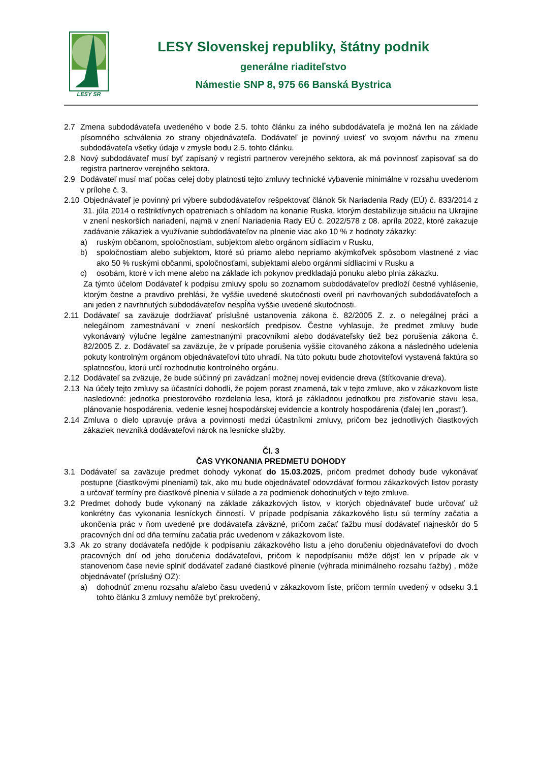LESY SR
LESY Slovenskej republiky, štátny podnik
generálne riaditeľstvo
Námestie SNP 8, 975 66 Banská Bystrica
2.7 Zmena subdodávateľa uvedeného v bode 2.5. tohto článku za iného subdodávateľa je možná len na základe písomného schválenia zo strany objednávateľa. Dodávateľ je povinný uviesť vo svojom návrhu na zmenu subdodávateľa všetky údaje v zmysle bodu 2.5. tohto článku.
2.8 Nový subdodávateľ musí byť zapísaný v registri partnerov verejného sektora, ak má povinnosť zapisovať sa do registra partnerov verejného sektora.
2.9 Dodávateľ musí mať počas celej doby platnosti tejto zmluvy technické vybavenie minimálne v rozsahu uvedenom v prílohe č. 3.
2.10 Objednávateľ je povinný pri výbere subdodávateľov rešpektovať článok 5k Nariadenia Rady (EÚ) č. 833/2014 z 31. júla 2014 o reštriktívnych opatreniach s ohľadom na konanie Ruska, ktorým destabilizuje situáciu na Ukrajine v znení neskorších nariadení, najmä v znení Nariadenia Rady EÚ č. 2022/578 z 08. apríla 2022, ktoré zakazuje zadávanie zákaziek a využívanie subdodávateľov na plnenie viac ako 10 % z hodnoty zákazky:
a) ruským občanom, spoločnostiam, subjektom alebo orgánom sídliacim v Rusku,
b) spoločnostiam alebo subjektom, ktoré sú priamo alebo nepriamo akýmkoľvek spôsobom vlastnené z viac ako 50 % ruskými občanmi, spoločnosťami, subjektami alebo orgánmi sídliacimi v Rusku a
c) osobám, ktoré v ich mene alebo na základe ich pokynov predkladajú ponuku alebo plnia zákazku.
Za týmto účelom Dodávateľ k podpisu zmluvy spolu so zoznamom subdodávateľov predloží čestné vyhlásenie, ktorým čestne a pravdivo prehlási, že vyššie uvedené skutočnosti overil pri navrhovaných subdodávateľoch a ani jeden z navrhnutých subdodávateľov nespĺňa vyššie uvedené skutočnosti.
2.11 Dodávateľ sa zaväzuje dodržiavať príslušné ustanovenia zákona č. 82/2005 Z. z. o nelegálnej práci a nelegálnom zamestnávaní v znení neskorších predpisov. Čestne vyhlasuje, že predmet zmluvy bude vykonávaný výlučne legálne zamestnanými pracovníkmi alebo dodávateľsky tiež bez porušenia zákona č. 82/2005 Z. z. Dodávateľ sa zaväzuje, že v prípade porušenia vyššie citovaného zákona a následného udelenia pokuty kontrolným orgánom objednávateľovi túto uhradí. Na túto pokutu bude zhotoviteľovi vystavená faktúra so splatnosťou, ktorú určí rozhodnutie kontrolného orgánu.
2.12 Dodávateľ sa zväzuje, že bude súčinný pri zavádzaní možnej novej evidencie dreva (štítkovanie dreva).
2.13 Na účely tejto zmluvy sa účastníci dohodli, že pojem porast znamená, tak v tejto zmluve, ako v zákazkovom liste nasledovné: jednotka priestorového rozdelenia lesa, ktorá je základnou jednotkou pre zisťovanie stavu lesa, plánovanie hospodárenia, vedenie lesnej hospodárskej evidencie a kontroly hospodárenia (ďalej len „porast“).
2.14 Zmluva o dielo upravuje práva a povinnosti medzi účastníkmi zmluvy, pričom bez jednotlivých čiastkových zákaziek nevzniká dodávateľovi nárok na lesnícke služby.
Čl. 3
ČAS VYKONANIA PREDMETU DOHODY
3.1 Dodávateľ sa zaväzuje predmet dohody vykonať do 15.03.2025, pričom predmet dohody bude vykonávať postupne (čiastkovými plneniami) tak, ako mu bude objednávateľ odovzdávať formou zákazkových listov porasty a určovať termíny pre čiastkové plnenia v súlade a za podmienok dohodnutých v tejto zmluve.
3.2 Predmet dohody bude vykonaný na základe zákazkových listov, v ktorých objednávateľ bude určovať už konkrétny čas vykonania lesníckych činností. V prípade podpísania zákazkového listu sú termíny začatia a ukončenia prác v ňom uvedené pre dodávateľa záväzné, pričom začať ťažbu musí dodávateľ najneskôr do 5 pracovných dní od dňa termínu začatia prác uvedenom v zákazkovom liste.
3.3 Ak zo strany dodávateľa nedôjde k podpísaniu zákazkového listu a jeho doručeniu objednávateľovi do dvoch pracovných dní od jeho doručenia dodávateľovi, pričom k nepodpísaniu môže dôjsť len v prípade ak v stanovenom čase nevie splniť dodávateľ zadané čiastkové plnenie (výhrada minimálneho rozsahu ťažby) , môže objednávateľ (príslušný OZ):
a) dohodnúť zmenu rozsahu a/alebo času uvedenú v zákazkovom liste, pričom termín uvedený v odseku 3.1 tohto článku 3 zmluvy nemôže byť prekročený,